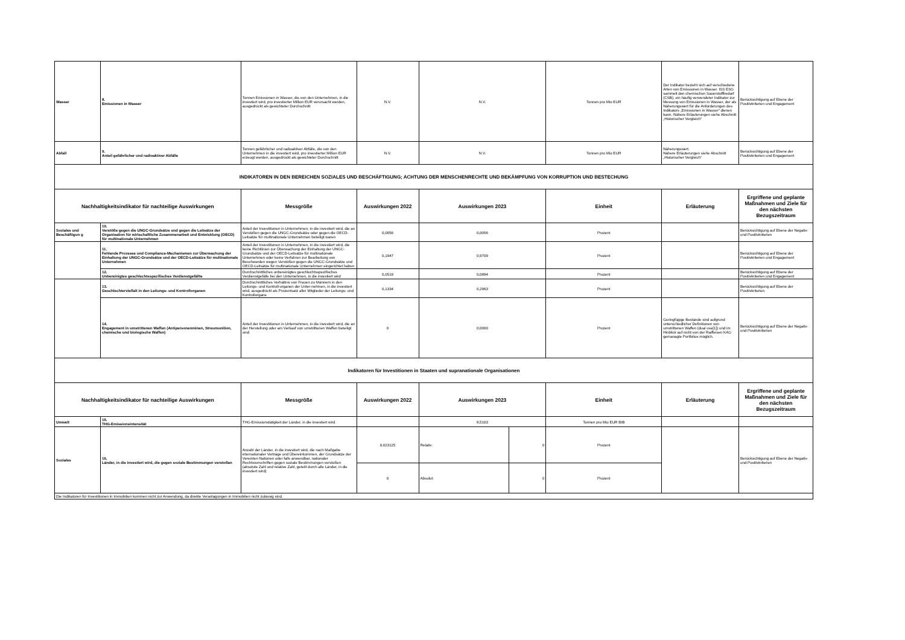| Wasser | 8. Emissionen in Wasser | Tonnen Emissionen in Wasser, die von den Unternehmen, in die investiert wird, pro investierter Million EUR verursacht werden, ausgedrückt als gewichteter Durchschnitt | N.V. | N.V. | | Tonnen pro Mio EUR | Der Indikator bezieht sich auf verschiedene Arten von Emissionen in Wasser. ISS ESG sammelt den chemischen Sauerstoffbedarf (CSB), ein häufig verwendeter Indikator zur Messung von Emissionen in Wasser, der als Näherungswert für die Anforderungen des Indikators „Emissionen in Wasser“ dienen kann. Nähere Erläuterungen siehe Abschnitt „Historischer Vergleich“ | Berücksichtigung auf Ebene der Positivkriterien und Engagement |
| Abfall | 9. Anteil gefährlicher und radioaktiver Abfälle | Tonnen gefährlicher und radioaktiver Abfälle, die von den Unternehmen in die investiert wird, pro investierter Million EUR erzeugt werden, ausgedrückt als gewichteter Durchschnitt | N.V. | N.V. | | Tonnen pro Mio EUR | Näherungswert. Nähere Erläuterungen siehe Abschnitt „Historischer Vergleich“ | Berücksichtigung auf Ebene der Positivkriterien und Engagement |
| INDIKATOREN IN DEN BEREICHEN SOZIALES UND BESCHÄFTIGUNG; ACHTUNG DER MENSCHENRECHTE UND BEKÄMPFUNG VON KORRUPTION UND BESTECHUNG | | | | | | | | |
| Nachhaltigkeitsindikator für nachteilige Auswirkungen | | Messgröße | Auswirkungen 2022 | Auswirkungen 2023 | | Einheit | Erläuterung | Ergriffene und geplante Maßnahmen und Ziele für den nächsten Bezugszeitraum |
| Soziales und Beschäftigun g | 10. Verstöße gegen die UNGC-Grundsätze und gegen die Leitsätze der Organisation für wirtschaftliche Zusammenarbeit und Entwicklung (OECD) für multinationale Unternehmen | Anteil der Investitionen in Unternehmen, in die investiert wird, die an Verstößen gegen die UNGC-Grundsätze oder gegen die OECD-Leitsätze für multinationale Unternehmen beteiligt waren | 0,0056 | 0,0056 | | Prozent | | Berücksichtigung auf Ebene der Negativ- und Positivkriterien |
| | 11. Fehlende Prozesse und Compliance-Mechanismen zur Überwachung der Einhaltung der UNGC-Grundsätze und der OECD-Leitsätze für multinationale Unternehmen | Anteil der Investitionen in Unternehmen, in die investiert wird, die keine Richtlinien zur Überwachung der Einhaltung der UNGC-Grundsätze und der OECD-Leitsätze für multinationale Unternehmen oder keine Verfahren zur Bearbeitung von Beschwerden wegen Verstößen gegen die UNGC-Grundsätze und OECD-Leitsätze für multinationale Unternehmen eingerichtet haben | 0,1947 | 0,9709 | | Prozent | | Berücksichtigung auf Ebene der Positivkriterien und Engagement |
| | 12. Unbereinigtes geschlechtsspezifisches Verdienstgefällte | Durchschnittliches unbereinigtes geschlechtsspezifisches Verdienstgefälle bei den Unternehmen, in die investiert wird | 0,0519 | 0,0894 | | Prozent | | Berücksichtigung auf Ebene der Positivkriterien und Engagement |
| | 13. Geschlechtervielfalt in den Leitungs- und Kontrollorganen | Durchschnittliches Verhältnis von Frauen zu Männern in den Leitungs- und Kontroll-organen der Unter-nehmen, in die investiert wird, ausgedrückt als Prozentsatz aller Mitglieder der Leitungs- und Kontrollorgane | 0,1334 | 0,2963 | | Prozent | | Berücksichtigung auf Ebene der Positivkriterien |
| | 14. Engagement in umstrittenen Waffen (Antipersonenminen, Streumunition, chemische und biologische Waffen) | Anteil der Investitionen in Unternehmen, in die investiert wird, die an der Herstellung oder am Verkauf von umstrittenen Waffen beteiligt sind | 0 | 0,0000 | | Prozent | Geringfügige Bestände sind aufgrund unterschiedlicher Definitionen von umstrittenen Waffen (dual use[1]) und im Hinblick auf nicht von der Raiffeisen KAG gemanagte Portfolios möglich. | Berücksichtigung auf Ebene der Negativ- und Positivkriterien |
| Indikatoren für Investitionen in Staaten und supranationale Organisationen | | | | | | | | |
| Nachhaltigkeitsindikator für nachteilige Auswirkungen | | Messgröße | Auswirkungen 2022 | Auswirkungen 2023 | | Einheit | Erläuterung | Ergriffene und geplante Maßnahmen und Ziele für den nächsten Bezugszeitraum |
| Umwelt | 15. THG-Emissionsintensität | THG-Emissionstätigkeit der Länder, in die investiert wird | | 8,5103 | | Tonnen pro Mio EUR BIB | | |
| Soziales | 16. Länder, in die investiert wird, die gegen soziale Bestimmungen verstoßen | Anzahl der Länder, in die investiert wird, die nach Maßgabe internationaler Verträge und Übereinkommen, der Grundsätze der Vereinten Nationen oder falls anwendbar, nationaler Rechtsvorschriften gegen soziale Bestimmungen verstoßen (absolute Zahl und relative Zahl, geteilt durch alle Länder, in die investiert wird) | 0,023125 | Relativ: | 0 | Prozent | | Berücksichtigung auf Ebene der Negativ- und Positivkriterien |
| | | | 0 | Absolut: | 0 | Prozent | | |
| Die Indikatoren für Investitionen in Immobilien kommen nicht zur Anwendung, da direkte Veranlagungen in Immobilien nicht zulässig sind. | | | | | | | | |